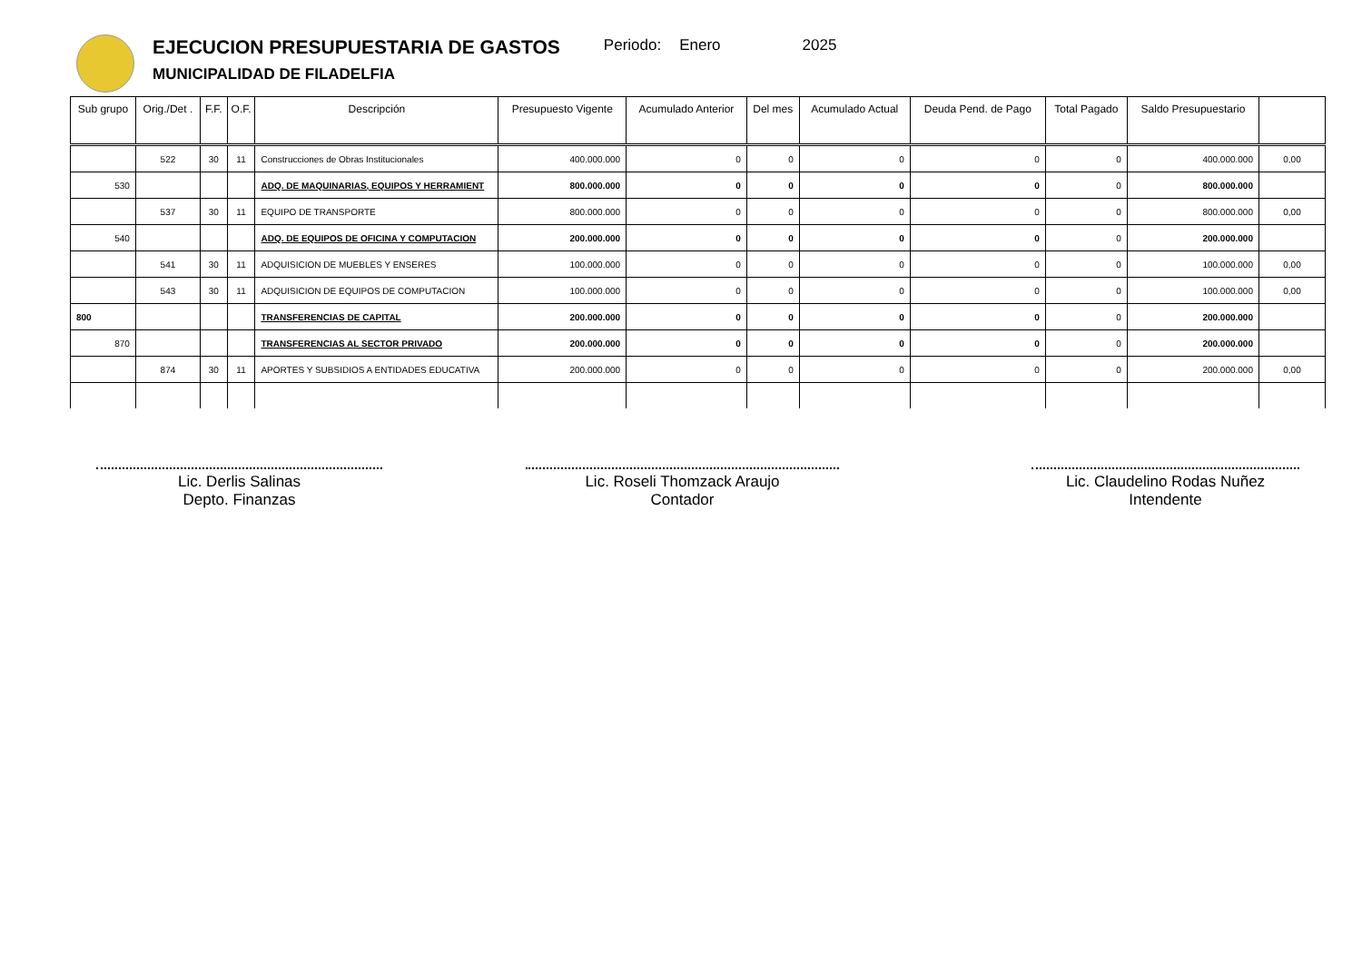EJECUCION PRESUPUESTARIA DE GASTOS
MUNICIPALIDAD DE FILADELFIA
Periodo: Enero 2025
| Sub grupo | Orig./Det . | F.F. | O.F. | Descripción | Presupuesto Vigente | Acumulado Anterior | Del mes | Acumulado Actual | Deuda Pend. de Pago | Total Pagado | Saldo Presupuestario | |
| --- | --- | --- | --- | --- | --- | --- | --- | --- | --- | --- | --- | --- |
| | 522 | 30 | 11 | Construcciones de Obras Institucionales | 400.000.000 | 0 | 0 | 0 | 0 | 0 | 400.000.000 | 0,00 |
| 530 | | | | ADQ. DE MAQUINARIAS, EQUIPOS Y HERRAMIENT | 800.000.000 | 0 | 0 | 0 | 0 | 0 | 800.000.000 | |
| | 537 | 30 | 11 | EQUIPO DE TRANSPORTE | 800.000.000 | 0 | 0 | 0 | 0 | 0 | 800.000.000 | 0,00 |
| 540 | | | | ADQ. DE EQUIPOS DE OFICINA Y COMPUTACION | 200.000.000 | 0 | 0 | 0 | 0 | 0 | 200.000.000 | |
| | 541 | 30 | 11 | ADQUISICION DE MUEBLES Y ENSERES | 100.000.000 | 0 | 0 | 0 | 0 | 0 | 100.000.000 | 0,00 |
| | 543 | 30 | 11 | ADQUISICION DE EQUIPOS DE COMPUTACION | 100.000.000 | 0 | 0 | 0 | 0 | 0 | 100.000.000 | 0,00 |
| 800 | | | | TRANSFERENCIAS DE CAPITAL | 200.000.000 | 0 | 0 | 0 | 0 | 0 | 200.000.000 | |
| 870 | | | | TRANSFERENCIAS AL SECTOR PRIVADO | 200.000.000 | 0 | 0 | 0 | 0 | 0 | 200.000.000 | |
| | 874 | 30 | 11 | APORTES Y SUBSIDIOS A ENTIDADES EDUCATIVA | 200.000.000 | 0 | 0 | 0 | 0 | 0 | 200.000.000 | 0,00 |
Lic. Derlis Salinas
Depto. Finanzas
Lic. Roseli Thomzack Araujo
Contador
Lic. Claudelino Rodas Nuñez
Intendente